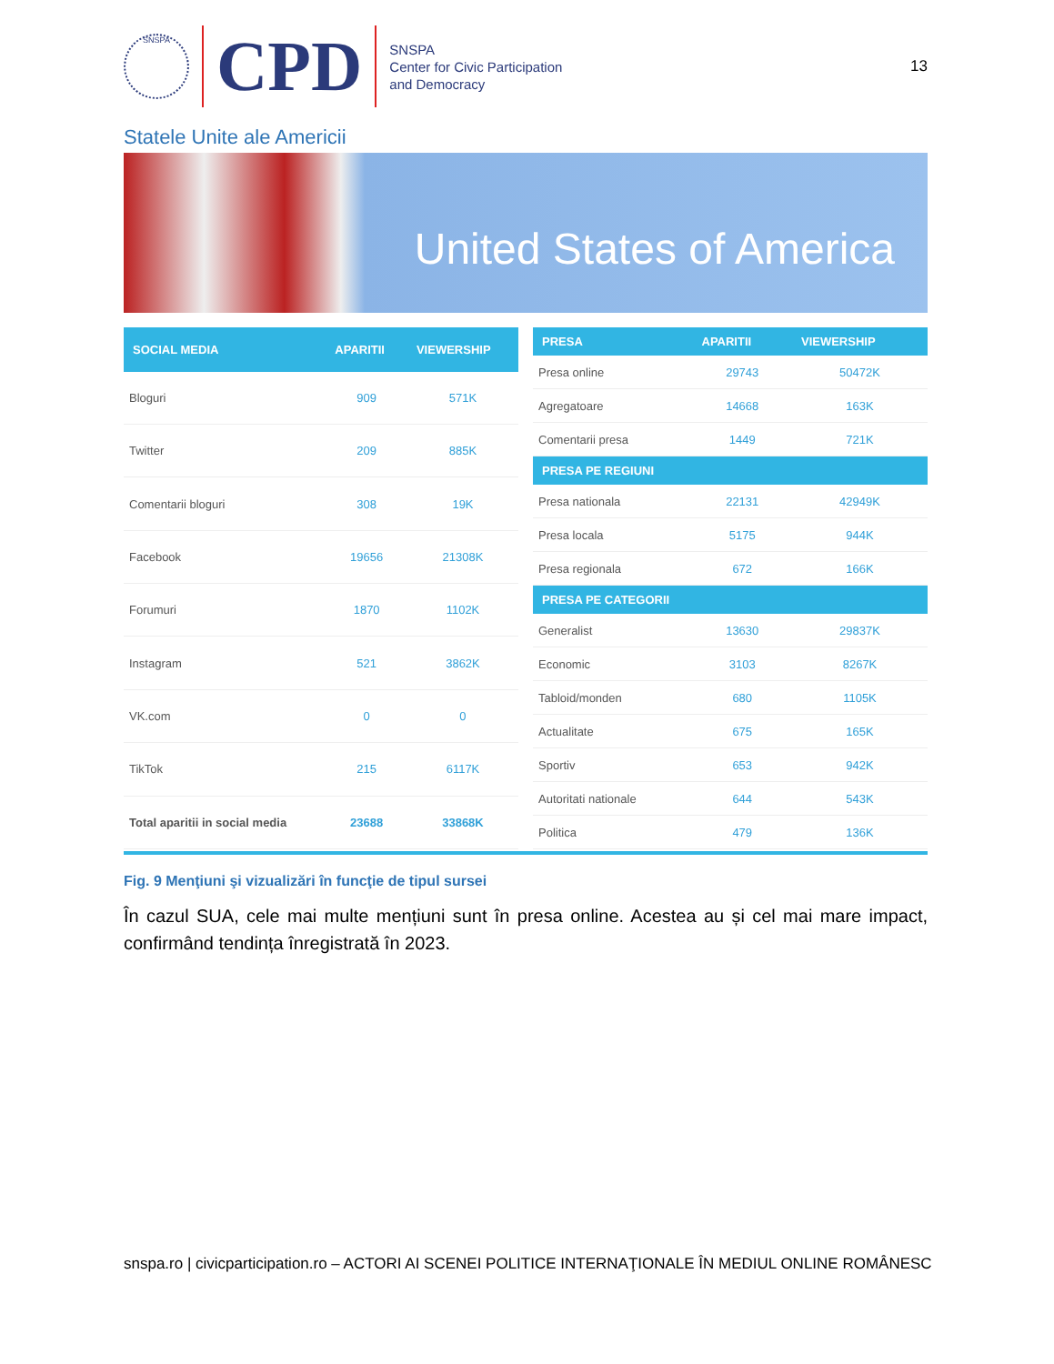SNSPA
CPD
SNSPA
Center for Civic Participation
and Democracy
13
Statele Unite ale Americii
United States of America
| SOCIAL MEDIA | APARITII | VIEWERSHIP |
| --- | --- | --- |
| Bloguri | 909 | 571K |
| Twitter | 209 | 885K |
| Comentarii bloguri | 308 | 19K |
| Facebook | 19656 | 21308K |
| Forumuri | 1870 | 1102K |
| Instagram | 521 | 3862K |
| VK.com | 0 | 0 |
| TikTok | 215 | 6117K |
| Total aparitii in social media | 23688 | 33868K |
| PRESA | APARITII | VIEWERSHIP |
| --- | --- | --- |
| Presa online | 29743 | 50472K |
| Agregatoare | 14668 | 163K |
| Comentarii presa | 1449 | 721K |
| PRESA PE REGIUNI | | |
| Presa nationala | 22131 | 42949K |
| Presa locala | 5175 | 944K |
| Presa regionala | 672 | 166K |
| PRESA PE CATEGORII | | |
| Generalist | 13630 | 29837K |
| Economic | 3103 | 8267K |
| Tabloid/monden | 680 | 1105K |
| Actualitate | 675 | 165K |
| Sportiv | 653 | 942K |
| Autoritati nationale | 644 | 543K |
| Politica | 479 | 136K |
Fig. 9 Menţiuni şi vizualizări în funcţie de tipul sursei
În cazul SUA, cele mai multe mențiuni sunt în presa online. Acestea au și cel mai mare impact, confirmând tendința înregistrată în 2023.
snspa.ro | civicparticipation.ro – ACTORI AI SCENEI POLITICE INTERNAŢIONALE ÎN MEDIUL ONLINE ROMÂNESC